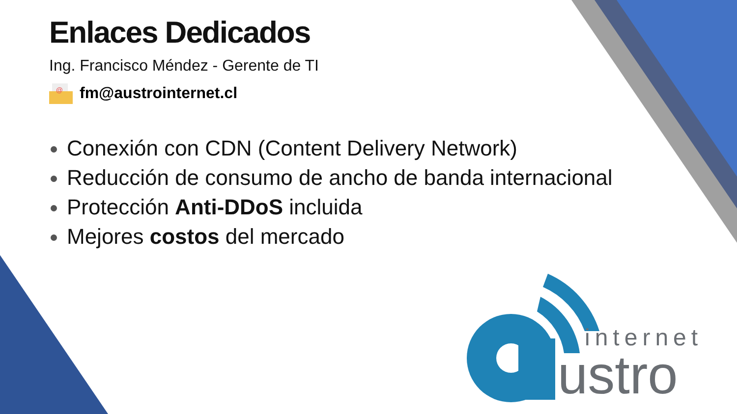Enlaces Dedicados
Ing. Francisco Méndez - Gerente de TI
@
fm@austrointernet.cl
Conexión con CDN (Content Delivery Network)
Reducción de consumo de ancho de banda internacional
Protección Anti-DDoS incluida
Mejores costos del mercado
internet
ustro